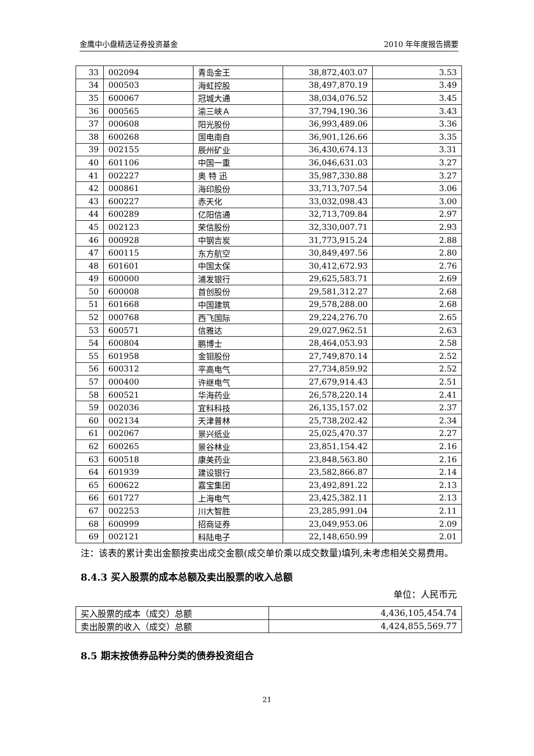金鹰中小盘精选证券投资基金 2010 年年度报告摘要
| 33 | 002094 | 青岛金王 | 38,872,403.07 | 3.53 |
| 34 | 000503 | 海虹控股 | 38,497,870.19 | 3.49 |
| 35 | 600067 | 冠城大通 | 38,034,076.52 | 3.45 |
| 36 | 000565 | 渝三峡Ａ | 37,794,190.36 | 3.43 |
| 37 | 000608 | 阳光股份 | 36,993,489.06 | 3.36 |
| 38 | 600268 | 国电南自 | 36,901,126.66 | 3.35 |
| 39 | 002155 | 辰州矿业 | 36,430,674.13 | 3.31 |
| 40 | 601106 | 中国一重 | 36,046,631.03 | 3.27 |
| 41 | 002227 | 奥 特 迅 | 35,987,330.88 | 3.27 |
| 42 | 000861 | 海印股份 | 33,713,707.54 | 3.06 |
| 43 | 600227 | 赤天化 | 33,032,098.43 | 3.00 |
| 44 | 600289 | 亿阳信通 | 32,713,709.84 | 2.97 |
| 45 | 002123 | 荣信股份 | 32,330,007.71 | 2.93 |
| 46 | 000928 | 中钢吉炭 | 31,773,915.24 | 2.88 |
| 47 | 600115 | 东方航空 | 30,849,497.56 | 2.80 |
| 48 | 601601 | 中国太保 | 30,412,672.93 | 2.76 |
| 49 | 600000 | 浦发银行 | 29,625,583.71 | 2.69 |
| 50 | 600008 | 首创股份 | 29,581,312.27 | 2.68 |
| 51 | 601668 | 中国建筑 | 29,578,288.00 | 2.68 |
| 52 | 000768 | 西飞国际 | 29,224,276.70 | 2.65 |
| 53 | 600571 | 信雅达 | 29,027,962.51 | 2.63 |
| 54 | 600804 | 鹏博士 | 28,464,053.93 | 2.58 |
| 55 | 601958 | 金钼股份 | 27,749,870.14 | 2.52 |
| 56 | 600312 | 平高电气 | 27,734,859.92 | 2.52 |
| 57 | 000400 | 许继电气 | 27,679,914.43 | 2.51 |
| 58 | 600521 | 华海药业 | 26,578,220.14 | 2.41 |
| 59 | 002036 | 宜科科技 | 26,135,157.02 | 2.37 |
| 60 | 002134 | 天津普林 | 25,738,202.42 | 2.34 |
| 61 | 002067 | 景兴纸业 | 25,025,470.37 | 2.27 |
| 62 | 600265 | 景谷林业 | 23,851,154.42 | 2.16 |
| 63 | 600518 | 康美药业 | 23,848,563.80 | 2.16 |
| 64 | 601939 | 建设银行 | 23,582,866.87 | 2.14 |
| 65 | 600622 | 嘉宝集团 | 23,492,891.22 | 2.13 |
| 66 | 601727 | 上海电气 | 23,425,382.11 | 2.13 |
| 67 | 002253 | 川大智胜 | 23,285,991.04 | 2.11 |
| 68 | 600999 | 招商证券 | 23,049,953.06 | 2.09 |
| 69 | 002121 | 科陆电子 | 22,148,650.99 | 2.01 |
注：该表的累计卖出金额按卖出成交金额(成交单价乘以成交数量)填列,未考虑相关交易费用。
8.4.3 买入股票的成本总额及卖出股票的收入总额
单位：人民币元
| 买入股票的成本（成交）总额 | 4,436,105,454.74 |
| 卖出股票的收入（成交）总额 | 4,424,855,569.77 |
8.5 期末按债券品种分类的债券投资组合
21